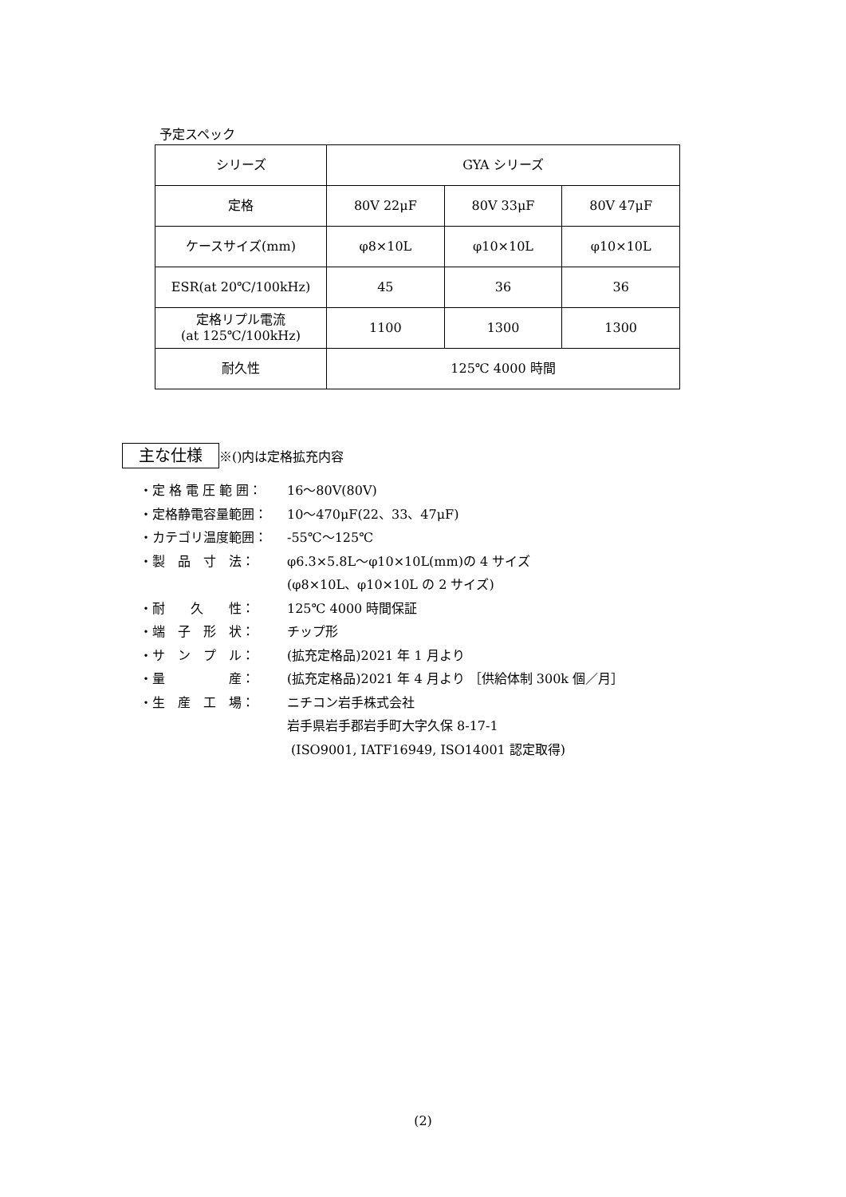予定スペック
| シリーズ | GYA シリーズ | | |
| 定格 | 80V 22μF | 80V 33μF | 80V 47μF |
| ケースサイズ(mm) | φ8×10L | φ10×10L | φ10×10L |
| ESR(at 20℃/100kHz) | 45 | 36 | 36 |
| 定格リプル電流 (at 125℃/100kHz) | 1100 | 1300 | 1300 |
| 耐久性 | 125℃ 4000 時間 | | |
主な仕様
※()内は定格拡充内容
・定 格 電 圧 範 囲： 16～80V(80V)
・定格静電容量範囲： 10～470μF(22、33、47μF)
・カテゴリ温度範囲： -55℃～125℃
・製　品　寸　法： φ6.3×5.8L～φ10×10L(mm)の 4 サイズ
(φ8×10L、φ10×10L の 2 サイズ)
・耐　　久　　性： 125℃ 4000 時間保証
・端　子　形　状： チップ形
・サ　ン　プ　ル： (拡充定格品)2021 年 1 月より
・量　　　　　産： (拡充定格品)2021 年 4 月より ［供給体制 300k 個／月］
・生　産　工　場： ニチコン岩手株式会社
岩手県岩手郡岩手町大字久保 8-17-1
(ISO9001, IATF16949, ISO14001 認定取得)
(2)